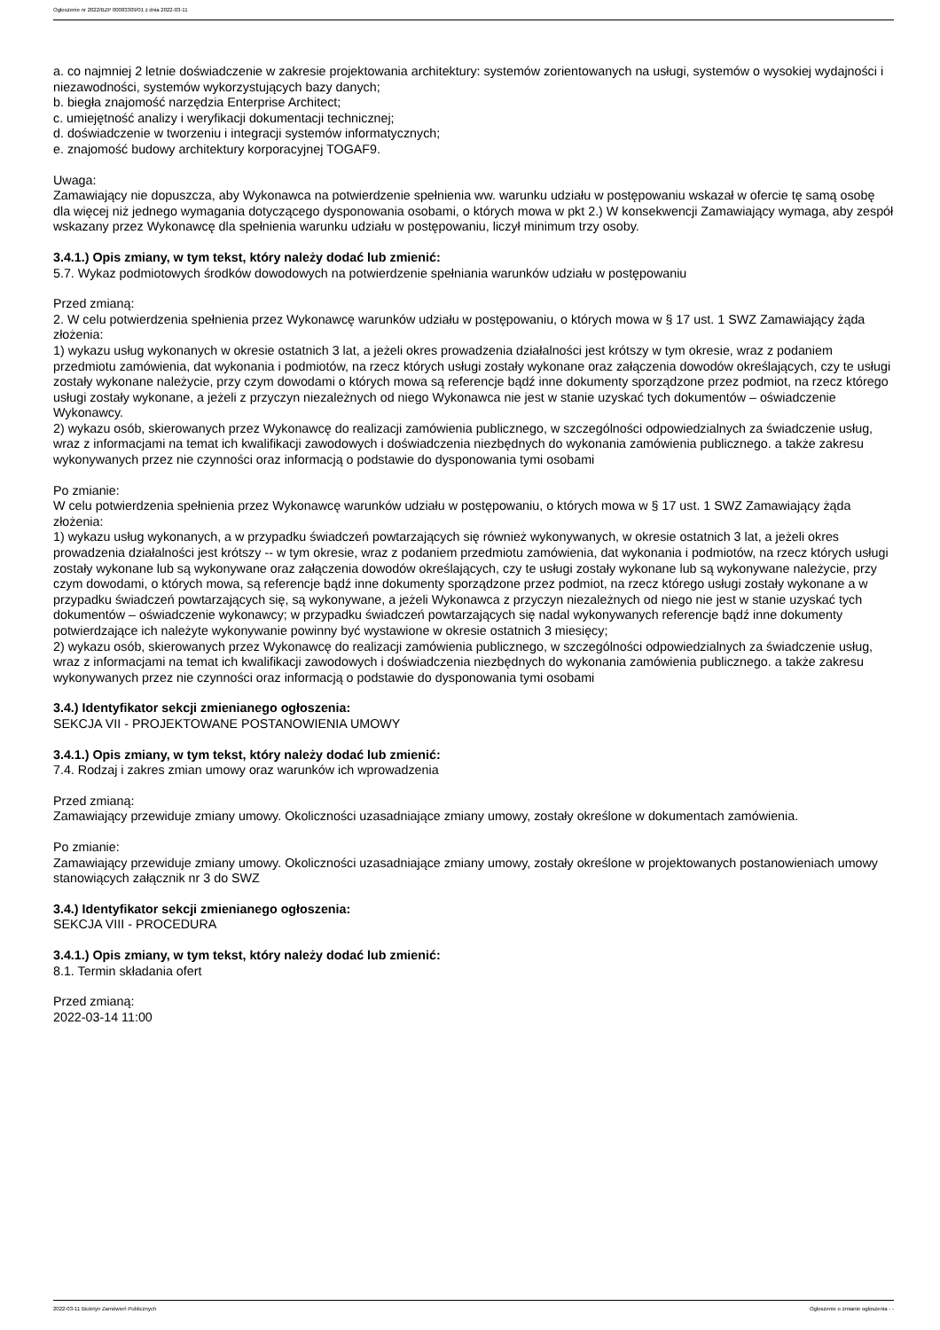Ogłoszenie nr 2022/BZP 00083309/01 z dnia 2022-03-11
a. co najmniej 2 letnie doświadczenie w zakresie projektowania architektury: systemów zorientowanych na usługi, systemów o wysokiej wydajności i niezawodności, systemów wykorzystujących bazy danych;
b. biegła znajomość narzędzia Enterprise Architect;
c. umiejętność analizy i weryfikacji dokumentacji technicznej;
d. doświadczenie w tworzeniu i integracji systemów informatycznych;
e. znajomość budowy architektury korporacyjnej TOGAF9.
Uwaga:
Zamawiający nie dopuszcza, aby Wykonawca na potwierdzenie spełnienia ww. warunku udziału w postępowaniu wskazał w ofercie tę samą osobę dla więcej niż jednego wymagania dotyczącego dysponowania osobami, o których mowa w pkt 2.) W konsekwencji Zamawiający wymaga, aby zespół wskazany przez Wykonawcę dla spełnienia warunku udziału w postępowaniu, liczył minimum trzy osoby.
3.4.1.) Opis zmiany, w tym tekst, który należy dodać lub zmienić:
5.7. Wykaz podmiotowych środków dowodowych na potwierdzenie spełniania warunków udziału w postępowaniu
Przed zmianą:
2. W celu potwierdzenia spełnienia przez Wykonawcę warunków udziału w postępowaniu, o których mowa w § 17 ust. 1 SWZ Zamawiający żąda złożenia:
1) wykazu usług wykonanych w okresie ostatnich 3 lat, a jeżeli okres prowadzenia działalności jest krótszy w tym okresie, wraz z podaniem przedmiotu zamówienia, dat wykonania i podmiotów, na rzecz których usługi zostały wykonane oraz załączenia dowodów określających, czy te usługi zostały wykonane należycie, przy czym dowodami o których mowa są referencje bądź inne dokumenty sporządzone przez podmiot, na rzecz którego usługi zostały wykonane, a jeżeli z przyczyn niezależnych od niego Wykonawca nie jest w stanie uzyskać tych dokumentów – oświadczenie Wykonawcy.
2) wykazu osób, skierowanych przez Wykonawcę do realizacji zamówienia publicznego, w szczególności odpowiedzialnych za świadczenie usług, wraz z informacjami na temat ich kwalifikacji zawodowych i doświadczenia niezbędnych do wykonania zamówienia publicznego. a także zakresu wykonywanych przez nie czynności oraz informacją o podstawie do dysponowania tymi osobami
Po zmianie:
W celu potwierdzenia spełnienia przez Wykonawcę warunków udziału w postępowaniu, o których mowa w § 17 ust. 1 SWZ Zamawiający żąda złożenia:
1) wykazu usług wykonanych, a w przypadku świadczeń powtarzających się również wykonywanych, w okresie ostatnich 3 lat, a jeżeli okres prowadzenia działalności jest krótszy -- w tym okresie, wraz z podaniem przedmiotu zamówienia, dat wykonania i podmiotów, na rzecz których usługi zostały wykonane lub są wykonywane oraz załączenia dowodów określających, czy te usługi zostały wykonane lub są wykonywane należycie, przy czym dowodami, o których mowa, są referencje bądź inne dokumenty sporządzone przez podmiot, na rzecz którego usługi zostały wykonane a w przypadku świadczeń powtarzających się, są wykonywane, a jeżeli Wykonawca z przyczyn niezależnych od niego nie jest w stanie uzyskać tych dokumentów – oświadczenie wykonawcy; w przypadku świadczeń powtarzających się nadal wykonywanych referencje bądź inne dokumenty potwierdzające ich należyte wykonywanie powinny być wystawione w okresie ostatnich 3 miesięcy;
2) wykazu osób, skierowanych przez Wykonawcę do realizacji zamówienia publicznego, w szczególności odpowiedzialnych za świadczenie usług, wraz z informacjami na temat ich kwalifikacji zawodowych i doświadczenia niezbędnych do wykonania zamówienia publicznego. a także zakresu wykonywanych przez nie czynności oraz informacją o podstawie do dysponowania tymi osobami
3.4.) Identyfikator sekcji zmienianego ogłoszenia:
SEKCJA VII - PROJEKTOWANE POSTANOWIENIA UMOWY
3.4.1.) Opis zmiany, w tym tekst, który należy dodać lub zmienić:
7.4. Rodzaj i zakres zmian umowy oraz warunków ich wprowadzenia
Przed zmianą:
Zamawiający przewiduje zmiany umowy. Okoliczności uzasadniające zmiany umowy, zostały określone w dokumentach zamówienia.
Po zmianie:
Zamawiający przewiduje zmiany umowy. Okoliczności uzasadniające zmiany umowy, zostały określone w projektowanych postanowieniach umowy stanowiących załącznik nr 3 do SWZ
3.4.) Identyfikator sekcji zmienianego ogłoszenia:
SEKCJA VIII - PROCEDURA
3.4.1.) Opis zmiany, w tym tekst, który należy dodać lub zmienić:
8.1. Termin składania ofert
Przed zmianą:
2022-03-14 11:00
2022-03-11 Biuletyn Zamówień Publicznych Ogłoszenie o zmianie ogłoszenia - -